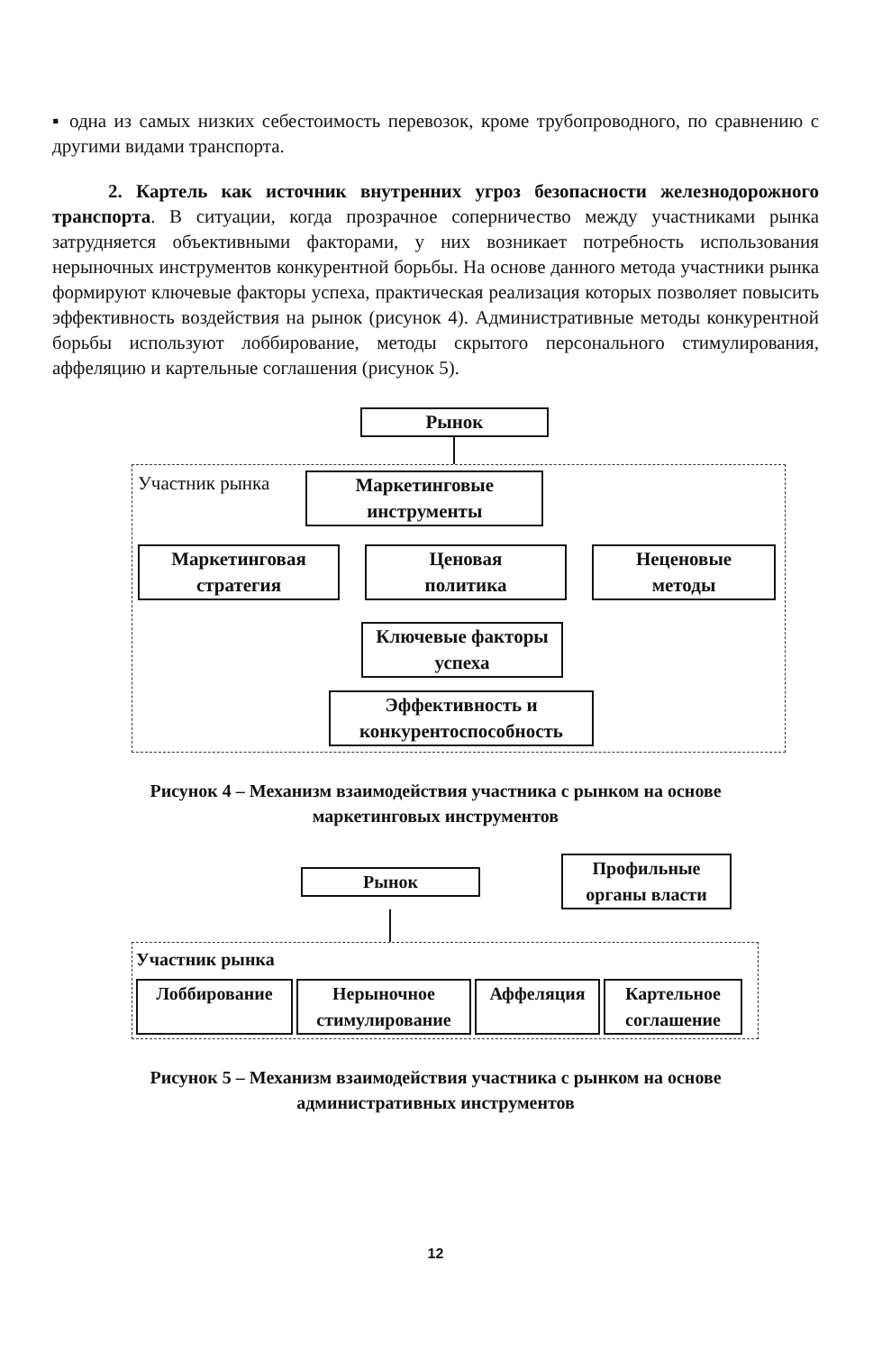▪ одна из самых низких себестоимость перевозок, кроме трубопроводного, по сравнению с другими видами транспорта.
2. Картель как источник внутренних угроз безопасности железнодорожного транспорта. В ситуации, когда прозрачное соперничество между участниками рынка затрудняется объективными факторами, у них возникает потребность использования нерыночных инструментов конкурентной борьбы. На основе данного метода участники рынка формируют ключевые факторы успеха, практическая реализация которых позволяет повысить эффективность воздействия на рынок (рисунок 4). Административные методы конкурентной борьбы используют лоббирование, методы скрытого персонального стимулирования, аффеляцию и картельные соглашения (рисунок 5).
Рынок
Участник рынка
Маркетинговые
инструменты
Маркетинговая
стратегия
Ценовая
политика
Неценовые
методы
Ключевые факторы
успеха
Эффективность и
конкурентоспособность
Рисунок 4 – Механизм взаимодействия участника с рынком на основе
маркетинговых инструментов
Рынок
Профильные
органы власти
Участник рынка
Лоббирование Нерыночное
стимулирование
Аффеляция Картельное
соглашение
Рисунок 5 – Механизм взаимодействия участника с рынком на основе
административных инструментов
12